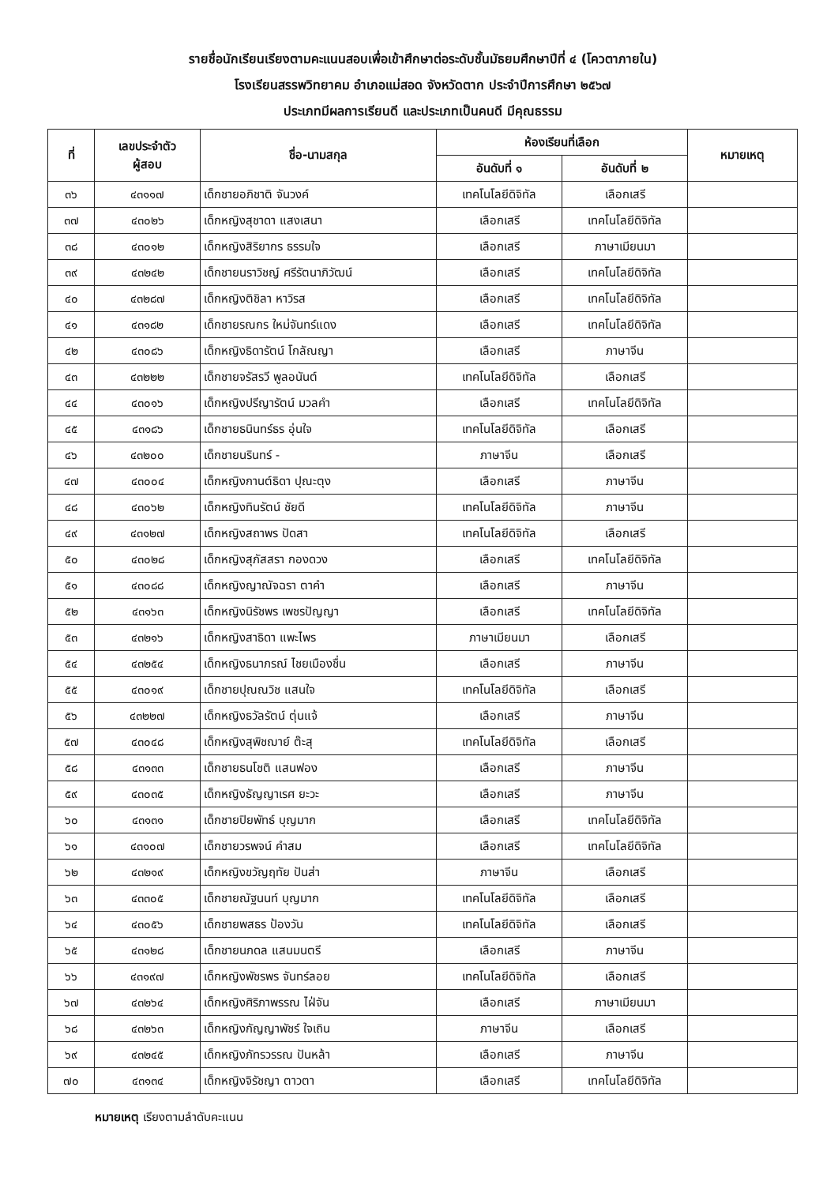รายชื่อนักเรียนเรียงตามคะแนนสอบเพื่อเข้าศึกษาต่อระดับชั้นมัธยมศึกษาปีที่ ๔ (โควตาภายใน)
โรงเรียนสรรพวิทยาคม อำเภอแม่สอด จังหวัดตาก ประจำปีการศึกษา ๒๕๖๗
ประเภทมีผลการเรียนดี และประเภทเป็นคนดี มีคุณธรรม
| ที่ | เลขประจำตัว ผู้สอบ | ชื่อ-นามสกุล | ห้องเรียนที่เลือก | | หมายเหตุ |
| --- | --- | --- | --- | --- | --- |
| | | | อันดับที่ ๑ | อันดับที่ ๒ | |
| ๓๖ | ๔๓๑๑๗ | เด็กชายอภิชาติ จันวงค์ | เทคโนโลยีดิจิทัล | เลือกเสรี | |
| ๓๗ | ๔๓๐๒๖ | เด็กหญิงสุชาดา แสงเสนา | เลือกเสรี | เทคโนโลยีดิจิทัล | |
| ๓๘ | ๔๓๐๑๒ | เด็กหญิงสิริยากร ธรรมใจ | เลือกเสรี | ภาษาเมียนมา | |
| ๓๙ | ๔๓๒๔๒ | เด็กชายนราวิชญ์ ศรีรัตนาภิวัฒน์ | เลือกเสรี | เทคโนโลยีดิจิทัล | |
| ๔๐ | ๔๓๒๘๗ | เด็กหญิงติชิลา หาวิรส | เลือกเสรี | เทคโนโลยีดิจิทัล | |
| ๔๑ | ๔๓๑๘๒ | เด็กชายรณกร ใหม่จันทร์แดง | เลือกเสรี | เทคโนโลยีดิจิทัล | |
| ๔๒ | ๔๓๐๘๖ | เด็กหญิงธิดารัตน์ โกลัณญา | เลือกเสรี | ภาษาจีน | |
| ๔๓ | ๔๓๒๒๒ | เด็กชายจรัสรวี พูลอนันต์ | เทคโนโลยีดิจิทัล | เลือกเสรี | |
| ๔๔ | ๔๓๐๑๖ | เด็กหญิงปรีญารัตน์ มวลคำ | เลือกเสรี | เทคโนโลยีดิจิทัล | |
| ๔๕ | ๔๓๑๘๖ | เด็กชายธนินทร์ธร อุ่นใจ | เทคโนโลยีดิจิทัล | เลือกเสรี | |
| ๔๖ | ๔๓๒๐๐ | เด็กชายนรินทร์ - | ภาษาจีน | เลือกเสรี | |
| ๔๗ | ๔๓๐๐๔ | เด็กหญิงกานต์ธิดา ปุณะตุง | เลือกเสรี | ภาษาจีน | |
| ๔๘ | ๔๓๐๖๒ | เด็กหญิงทินรัตน์ ชัยดี | เทคโนโลยีดิจิทัล | ภาษาจีน | |
| ๔๙ | ๔๓๑๒๗ | เด็กหญิงสถาพร ปัดสา | เทคโนโลยีดิจิทัล | เลือกเสรี | |
| ๕๐ | ๔๓๐๒๘ | เด็กหญิงสุภัสสรา กองดวง | เลือกเสรี | เทคโนโลยีดิจิทัล | |
| ๕๑ | ๔๓๐๘๘ | เด็กหญิงญาณัจฉรา ตาคำ | เลือกเสรี | ภาษาจีน | |
| ๕๒ | ๔๓๑๖๓ | เด็กหญิงนิรัชพร เพชรปัญญา | เลือกเสรี | เทคโนโลยีดิจิทัล | |
| ๕๓ | ๔๓๒๑๖ | เด็กหญิงสาธิดา แพะไพร | ภาษาเมียนมา | เลือกเสรี | |
| ๕๔ | ๔๓๒๕๔ | เด็กหญิงธนาภรณ์ ไชยเมืองชื่น | เลือกเสรี | ภาษาจีน | |
| ๕๕ | ๔๓๐๑๙ | เด็กชายปุณณวิช แสนใจ | เทคโนโลยีดิจิทัล | เลือกเสรี | |
| ๕๖ | ๔๓๒๒๗ | เด็กหญิงธวัลรัตน์ ตุ่นแจ้ | เลือกเสรี | ภาษาจีน | |
| ๕๗ | ๔๓๐๔๘ | เด็กหญิงสุพิชฌาย์ ต๊ะสุ | เทคโนโลยีดิจิทัล | เลือกเสรี | |
| ๕๘ | ๔๓๑๓๓ | เด็กชายธนโชติ แสนฟอง | เลือกเสรี | ภาษาจีน | |
| ๕๙ | ๔๓๐๓๕ | เด็กหญิงธัญญาเรศ ยะวะ | เลือกเสรี | ภาษาจีน | |
| ๖๐ | ๔๓๑๓๑ | เด็กชายปิยพัทธ์ บุญมาก | เลือกเสรี | เทคโนโลยีดิจิทัล | |
| ๖๑ | ๔๓๑๐๗ | เด็กชายวรพจน์ คำสม | เลือกเสรี | เทคโนโลยีดิจิทัล | |
| ๖๒ | ๔๓๒๑๙ | เด็กหญิงขวัญฤทัย ปันส่า | ภาษาจีน | เลือกเสรี | |
| ๖๓ | ๔๓๓๐๕ | เด็กชายณัฐนนท์ บุญมาก | เทคโนโลยีดิจิทัล | เลือกเสรี | |
| ๖๔ | ๔๓๐๕๖ | เด็กชายพสธร ป้องวัน | เทคโนโลยีดิจิทัล | เลือกเสรี | |
| ๖๕ | ๔๓๑๒๘ | เด็กชายนภดล แสนมนตรี | เลือกเสรี | ภาษาจีน | |
| ๖๖ | ๔๓๑๙๗ | เด็กหญิงพัชรพร จันทร์ลอย | เทคโนโลยีดิจิทัล | เลือกเสรี | |
| ๖๗ | ๔๓๒๖๔ | เด็กหญิงศิริภาพรรณ ไฝ่จัน | เลือกเสรี | ภาษาเมียนมา | |
| ๖๘ | ๔๓๒๖๓ | เด็กหญิงกัญญาพัชร์ ใจเถิน | ภาษาจีน | เลือกเสรี | |
| ๖๙ | ๔๓๒๔๕ | เด็กหญิงภัทรวรรณ ปันหล้า | เลือกเสรี | ภาษาจีน | |
| ๗๐ | ๔๓๑๓๔ | เด็กหญิงจิรัชญา ตาวตา | เลือกเสรี | เทคโนโลยีดิจิทัล | |
หมายเหตุ เรียงตามลำดับคะแนน